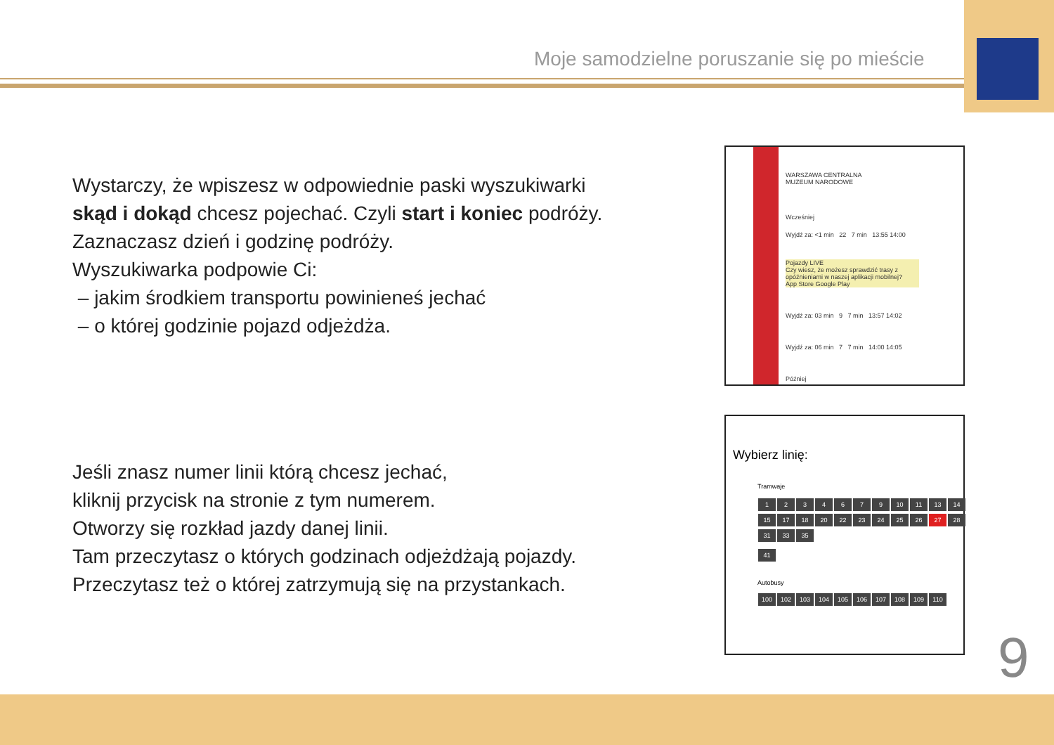Moje samodzielne poruszanie się po mieście
Wystarczy, że wpiszesz w odpowiednie paski wyszukiwarki
skąd i dokąd chcesz pojechać. Czyli start i koniec podróży.
Zaznaczasz dzień i godzinę podróży.
Wyszukiwarka podpowie Ci:
– jakim środkiem transportu powinieneś jechać
– o której godzinie pojazd odjeżdża.
WARSZAWA CENTRALNA
MUZEUM NARODOWE
Wcześniej
Wyjdź za: <1 min 22 7 min 13:55 14:00
Pojazdy LIVE
Czy wiesz, że możesz sprawdzić trasy z opóźnieniami w naszej aplikacji mobilnej?
App Store Google Play
Wyjdź za: 03 min 9 7 min 13:57 14:02
Wyjdź za: 06 min 7 7 min 14:00 14:05
Później
Wybierz linię:
Tramwaje
1234679 10 11 13 14 15 17 18 20 22 23 24 25 26 27 28 31 33 35
41
Autobusy
100 102 103 104 105 106 107 108 109 110
Jeśli znasz numer linii którą chcesz jechać,
kliknij przycisk na stronie z tym numerem.
Otworzy się rozkład jazdy danej linii.
Tam przeczytasz o których godzinach odjeżdżają pojazdy.
Przeczytasz też o której zatrzymują się na przystankach.
9